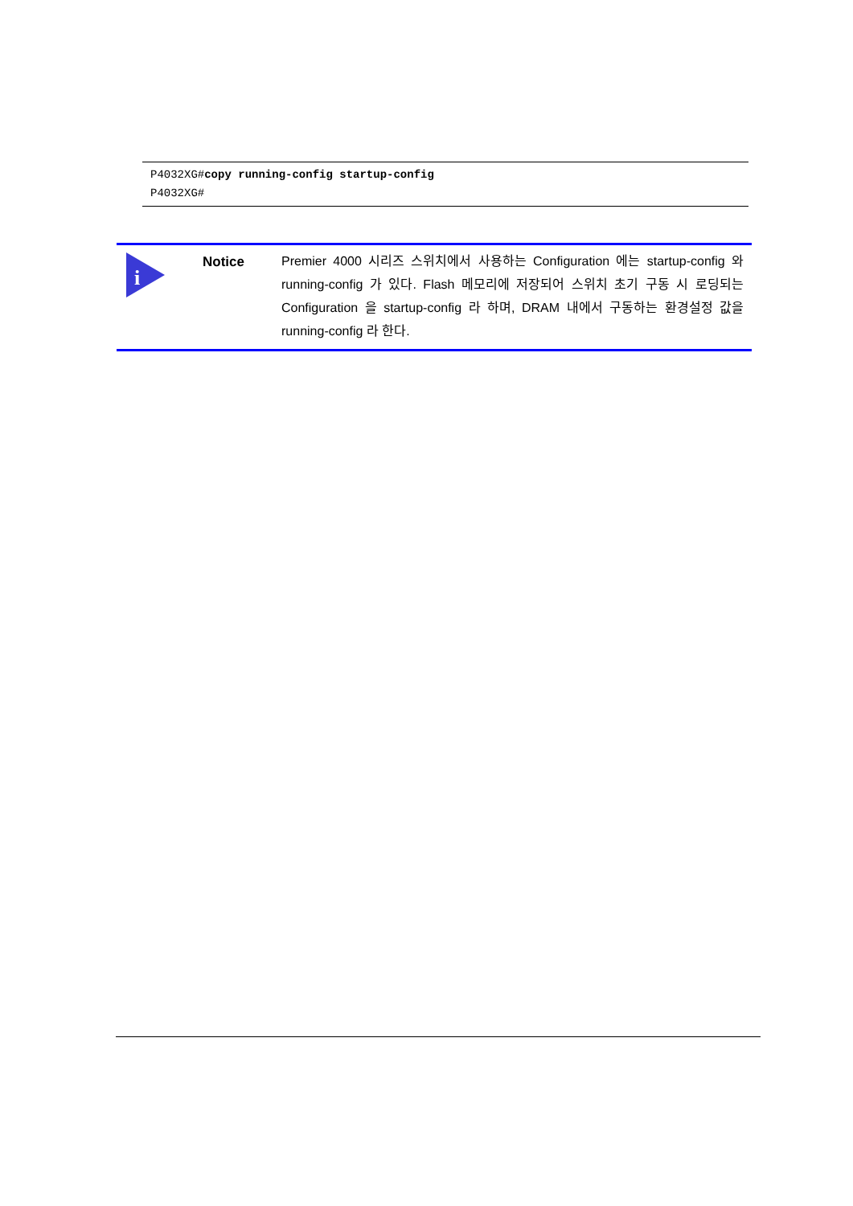P4032XG#copy running-config startup-config
P4032XG#
i
Notice
Premier 4000 시리즈 스위치에서 사용하는 Configuration 에는 startup-config 와 running-config 가 있다. Flash 메모리에 저장되어 스위치 초기 구동 시 로딩되는 Configuration 을 startup-config 라 하며, DRAM 내에서 구동하는 환경설정 값을 running-config 라 한다.